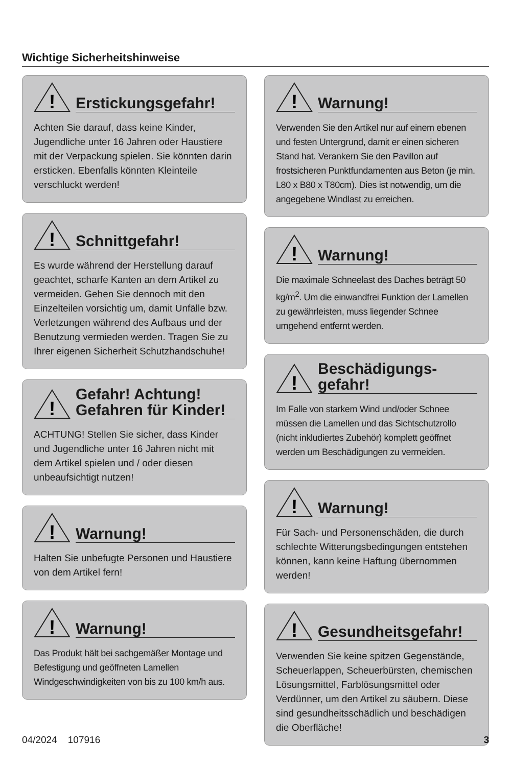Wichtige Sicherheitshinweise
!
Erstickungsgefahr!
Achten Sie darauf, dass keine Kinder, Jugendliche unter 16 Jahren oder Haustiere mit der Verpackung spielen. Sie könnten darin ersticken. Ebenfalls könnten Kleinteile verschluckt werden!
!
Schnittgefahr!
Es wurde während der Herstellung darauf geachtet, scharfe Kanten an dem Artikel zu vermeiden. Gehen Sie dennoch mit den Einzelteilen vorsichtig um, damit Unfälle bzw. Verletzungen während des Aufbaus und der Benutzung vermieden werden. Tragen Sie zu Ihrer eigenen Sicherheit Schutzhandschuhe!
!
Gefahr! Achtung!
Gefahren für Kinder!
ACHTUNG! Stellen Sie sicher, dass Kinder und Jugendliche unter 16 Jahren nicht mit dem Artikel spielen und / oder diesen unbeaufsichtigt nutzen!
!
Warnung!
Halten Sie unbefugte Personen und Haustiere von dem Artikel fern!
!
Warnung!
Das Produkt hält bei sachgemäßer Montage und Befestigung und geöffneten Lamellen Windgeschwindigkeiten von bis zu 100 km/h aus.
!
Warnung!
Verwenden Sie den Artikel nur auf einem ebenen und festen Untergrund, damit er einen sicheren Stand hat. Verankern Sie den Pavillon auf frostsicheren Punktfundamenten aus Beton (je min. L80 x B80 x T80cm). Dies ist notwendig, um die angegebene Windlast zu erreichen.
!
Warnung!
Die maximale Schneelast des Daches beträgt 50 kg/m<sup>2</sup>. Um die einwandfrei Funktion der Lamellen zu gewährleisten, muss liegender Schnee umgehend entfernt werden.
!
Beschädigungs-
gefahr!
Im Falle von starkem Wind und/oder Schnee müssen die Lamellen und das Sichtschutzrollo (nicht inkludiertes Zubehör) komplett geöffnet werden um Beschädigungen zu vermeiden.
!
Warnung!
Für Sach- und Personenschäden, die durch schlechte Witterungsbedingungen entstehen können, kann keine Haftung übernommen werden!
!
Gesundheitsgefahr!
Verwenden Sie keine spitzen Gegenstände, Scheuerlappen, Scheuerbürsten, chemischen Lösungsmittel, Farblösungsmittel oder Verdünner, um den Artikel zu säubern. Diese sind gesundheitsschädlich und beschädigen die Oberfläche!
04/2024 107916 3